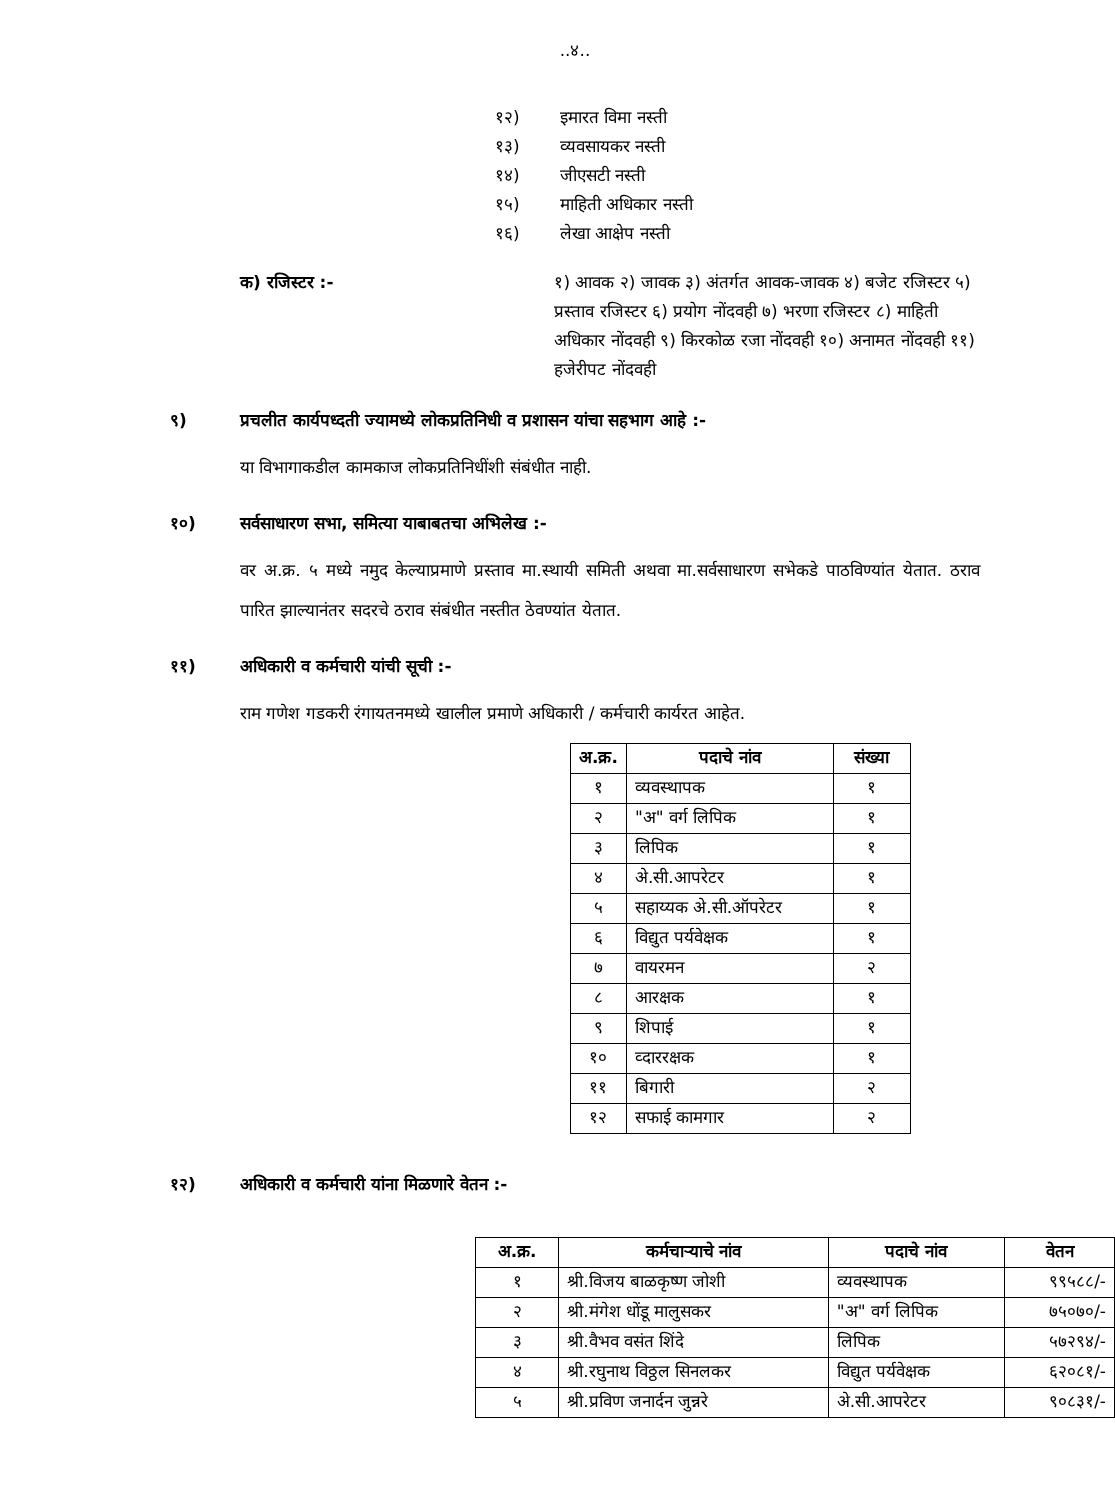..४..
१२) इमारत विमा नस्ती
१३) व्यवसायकर नस्ती
१४) जीएसटी नस्ती
१५) माहिती अधिकार नस्ती
१६) लेखा आक्षेप नस्ती
क) रजिस्टर :- १) आवक २) जावक ३) अंतर्गत आवक-जावक ४) बजेट रजिस्टर ५) प्रस्ताव रजिस्टर ६) प्रयोग नोंदवही ७) भरणा रजिस्टर ८) माहिती अधिकार नोंदवही ९) किरकोळ रजा नोंदवही १०) अनामत नोंदवही ११) हजेरीपट नोंदवही
९) प्रचलीत कार्यपध्दती ज्यामध्ये लोकप्रतिनिधी व प्रशासन यांचा सहभाग आहे :-
या विभागाकडील कामकाज लोकप्रतिनिधींशी संबंधीत नाही.
१०) सर्वसाधारण सभा, समित्या याबाबतचा अभिलेख :-
वर अ.क्र. ५ मध्ये नमुद केल्याप्रमाणे प्रस्ताव मा.स्थायी समिती अथवा मा.सर्वसाधारण सभेकडे पाठविण्यांत येतात. ठराव पारित झाल्यानंतर सदरचे ठराव संबंधीत नस्तीत ठेवण्यांत येतात.
११) अधिकारी व कर्मचारी यांची सूची :-
राम गणेश गडकरी रंगायतनमध्ये खालील प्रमाणे अधिकारी / कर्मचारी कार्यरत आहेत.
| अ.क्र. | पदाचे नांव | संख्या |
| --- | --- | --- |
| १ | व्यवस्थापक | १ |
| २ | "अ" वर्ग लिपिक | १ |
| ३ | लिपिक | १ |
| ४ | अे.सी.आपरेटर | १ |
| ५ | सहाय्यक अे.सी.ऑपरेटर | १ |
| ६ | विद्युत पर्यवेक्षक | १ |
| ७ | वायरमन | २ |
| ८ | आरक्षक | १ |
| ९ | शिपाई | १ |
| १० | व्दाररक्षक | १ |
| ११ | बिगारी | २ |
| १२ | सफाई कामगार | २ |
१२) अधिकारी व कर्मचारी यांना मिळणारे वेतन :-
| अ.क्र. | कर्मचाऱ्याचे नांव | पदाचे नांव | वेतन |
| --- | --- | --- | --- |
| १ | श्री.विजय बाळकृष्ण जोशी | व्यवस्थापक | ९९५८८/- |
| २ | श्री.मंगेश धोंडू मालुसकर | "अ" वर्ग लिपिक | ७५०७०/- |
| ३ | श्री.वैभव वसंत शिंदे | लिपिक | ५७२९४/- |
| ४ | श्री.रघुनाथ विठ्ठल सिनलकर | विद्युत पर्यवेक्षक | ६२०८१/- |
| ५ | श्री.प्रविण जनार्दन जुन्नरे | अे.सी.आपरेटर | ९०८३१/- |